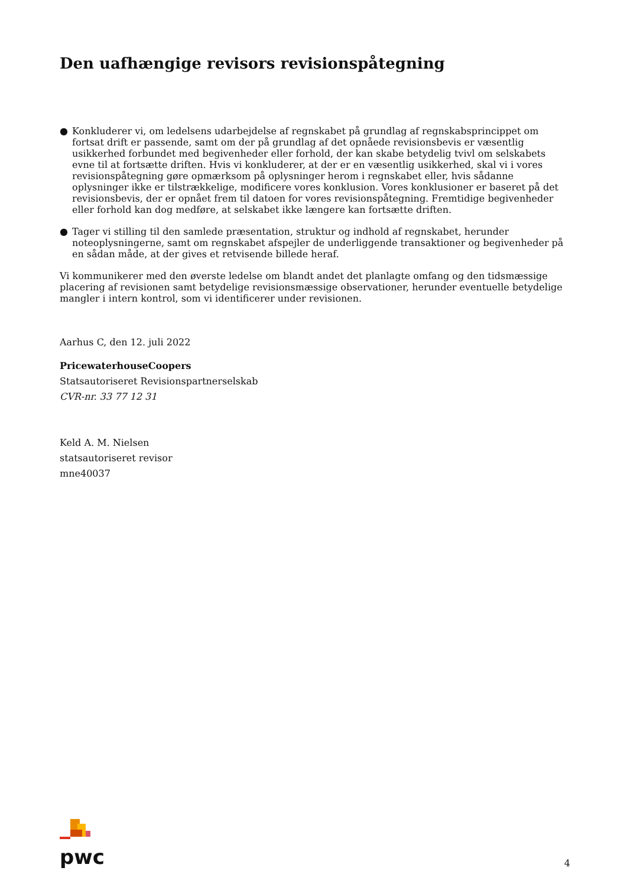Den uafhængige revisors revisionspåtegning
● Konkluderer vi, om ledelsens udarbejdelse af regnskabet på grundlag af regnskabsprincippet om fortsat drift er passende, samt om der på grundlag af det opnåede revisionsbevis er væsentlig usikkerhed forbundet med begivenheder eller forhold, der kan skabe betydelig tvivl om selskabets evne til at fortsætte driften. Hvis vi konkluderer, at der er en væsentlig usikkerhed, skal vi i vores revisionspåtegning gøre opmærksom på oplysninger herom i regnskabet eller, hvis sådanne oplysninger ikke er tilstrækkelige, modificere vores konklusion. Vores konklusioner er baseret på det revisionsbevis, der er opnået frem til datoen for vores revisionspåtegning. Fremtidige begivenheder eller forhold kan dog medføre, at selskabet ikke længere kan fortsætte driften.
● Tager vi stilling til den samlede præsentation, struktur og indhold af regnskabet, herunder noteoplysningerne, samt om regnskabet afspejler de underliggende transaktioner og begivenheder på en sådan måde, at der gives et retvisende billede heraf.
Vi kommunikerer med den øverste ledelse om blandt andet det planlagte omfang og den tidsmæssige placering af revisionen samt betydelige revisionsmæssige observationer, herunder eventuelle betydelige mangler i intern kontrol, som vi identificerer under revisionen.
Aarhus C, den 12. juli 2022
PricewaterhouseCoopers
Statsautoriseret Revisionspartnerselskab
CVR-nr. 33 77 12 31
Keld A. M. Nielsen
statsautoriseret revisor
mne40037
pwc
4